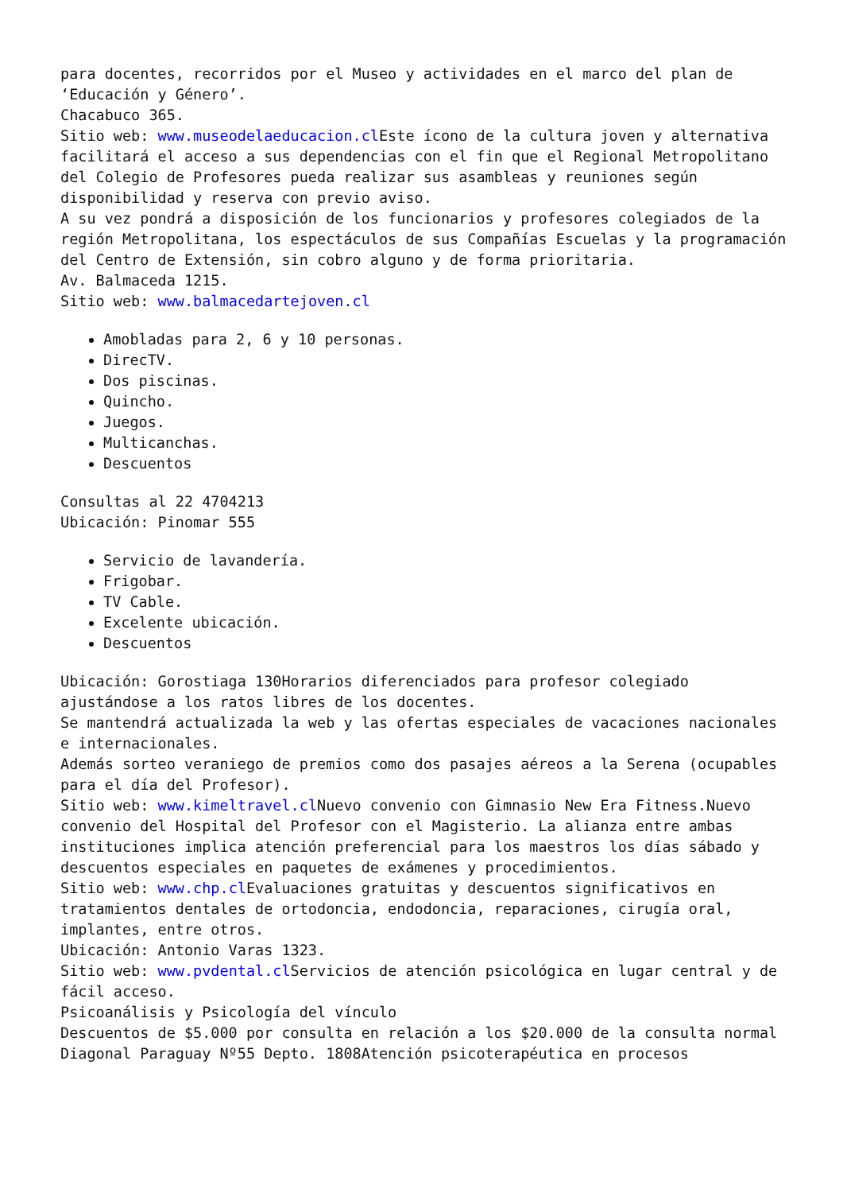para docentes, recorridos por el Museo y actividades en el marco del plan de ‘Educación y Género’.
Chacabuco 365.
Sitio web: www.museodelaeducacion.cl Este ícono de la cultura joven y alternativa facilitará el acceso a sus dependencias con el fin que el Regional Metropolitano del Colegio de Profesores pueda realizar sus asambleas y reuniones según disponibilidad y reserva con previo aviso.
A su vez pondrá a disposición de los funcionarios y profesores colegiados de la región Metropolitana, los espectáculos de sus Compañías Escuelas y la programación del Centro de Extensión, sin cobro alguno y de forma prioritaria.
Av. Balmaceda 1215.
Sitio web: www.balmacedartejoven.cl
Amobladas para 2, 6 y 10 personas.
DirecTV.
Dos piscinas.
Quincho.
Juegos.
Multicanchas.
Descuentos
Consultas al 22 4704213
Ubicación: Pinomar 555
Servicio de lavandería.
Frigobar.
TV Cable.
Excelente ubicación.
Descuentos
Ubicación: Gorostiaga 130Horarios diferenciados para profesor colegiado ajustándose a los ratos libres de los docentes.
Se mantendrá actualizada la web y las ofertas especiales de vacaciones nacionales e internacionales.
Además sorteo veraniego de premios como dos pasajes aéreos a la Serena (ocupables para el día del Profesor).
Sitio web: www.kimeltravel.cl Nuevo convenio con Gimnasio New Era Fitness.Nuevo convenio del Hospital del Profesor con el Magisterio. La alianza entre ambas instituciones implica atención preferencial para los maestros los días sábado y descuentos especiales en paquetes de exámenes y procedimientos.
Sitio web: www.chp.cl Evaluaciones gratuitas y descuentos significativos en tratamientos dentales de ortodoncia, endodoncia, reparaciones, cirugía oral, implantes, entre otros.
Ubicación: Antonio Varas 1323.
Sitio web: www.pvdental.cl Servicios de atención psicológica en lugar central y de fácil acceso.
Psicoanálisis y Psicología del vínculo
Descuentos de $5.000 por consulta en relación a los $20.000 de la consulta normal
Diagonal Paraguay Nº55 Depto. 1808Atención psicoterapéutica en procesos